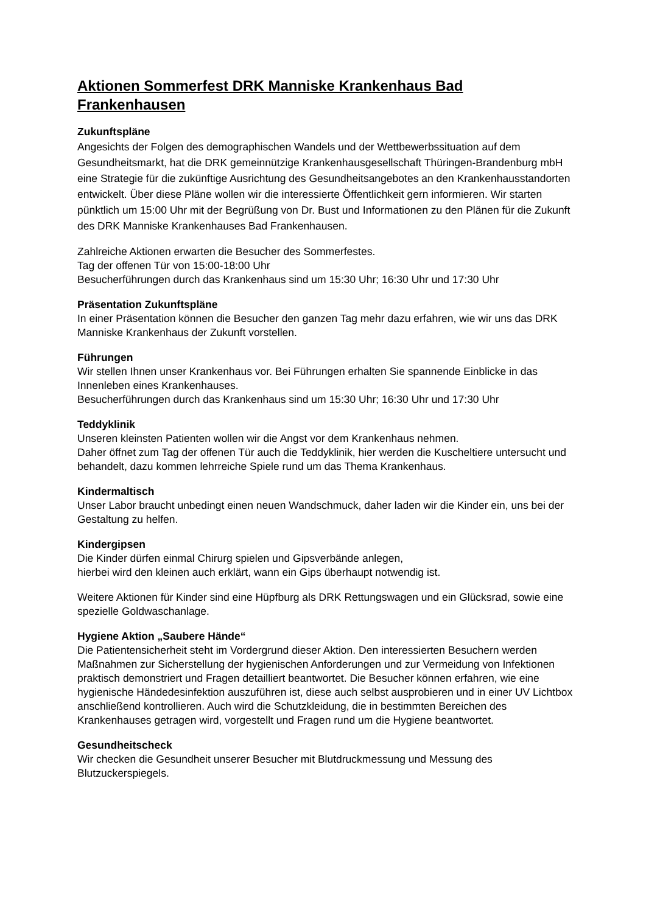Aktionen Sommerfest DRK Manniske Krankenhaus Bad Frankenhausen
Zukunftspläne
Angesichts der Folgen des demographischen Wandels und der Wettbewerbssituation auf dem Gesundheitsmarkt, hat die DRK gemeinnützige Krankenhausgesellschaft Thüringen-Brandenburg mbH eine Strategie für die zukünftige Ausrichtung des Gesundheitsangebotes an den Krankenhausstandorten entwickelt. Über diese Pläne wollen wir die interessierte Öffentlichkeit gern informieren. Wir starten pünktlich um 15:00 Uhr mit der Begrüßung von Dr. Bust und Informationen zu den Plänen für die Zukunft des DRK Manniske Krankenhauses Bad Frankenhausen.
Zahlreiche Aktionen erwarten die Besucher des Sommerfestes.
Tag der offenen Tür von 15:00-18:00 Uhr
Besucherführungen durch das Krankenhaus sind um 15:30 Uhr; 16:30 Uhr und 17:30 Uhr
Präsentation Zukunftspläne
In einer Präsentation können die Besucher den ganzen Tag mehr dazu erfahren, wie wir uns das DRK Manniske Krankenhaus der Zukunft vorstellen.
Führungen
Wir stellen Ihnen unser Krankenhaus vor. Bei Führungen erhalten Sie spannende Einblicke in das Innenleben eines Krankenhauses.
Besucherführungen durch das Krankenhaus sind um 15:30 Uhr; 16:30 Uhr und 17:30 Uhr
Teddyklinik
Unseren kleinsten Patienten wollen wir die Angst vor dem Krankenhaus nehmen.
Daher öffnet zum Tag der offenen Tür auch die Teddyklinik, hier werden die Kuscheltiere untersucht und behandelt, dazu kommen lehrreiche Spiele rund um das Thema Krankenhaus.
Kindermaltisch
Unser Labor braucht unbedingt einen neuen Wandschmuck, daher laden wir die Kinder ein, uns bei der Gestaltung zu helfen.
Kindergipsen
Die Kinder dürfen einmal Chirurg spielen und Gipsverbände anlegen,
hierbei wird den kleinen auch erklärt, wann ein Gips überhaupt notwendig ist.
Weitere Aktionen für Kinder sind eine Hüpfburg als DRK Rettungswagen und ein Glücksrad, sowie eine spezielle Goldwaschanlage.
Hygiene Aktion „Saubere Hände“
Die Patientensicherheit steht im Vordergrund dieser Aktion. Den interessierten Besuchern werden Maßnahmen zur Sicherstellung der hygienischen Anforderungen und zur Vermeidung von Infektionen praktisch demonstriert und Fragen detailliert beantwortet. Die Besucher können erfahren, wie eine hygienische Händedesinfektion auszuführen ist, diese auch selbst ausprobieren und in einer UV Lichtbox anschließend kontrollieren. Auch wird die Schutzkleidung, die in bestimmten Bereichen des Krankenhauses getragen wird, vorgestellt und Fragen rund um die Hygiene beantwortet.
Gesundheitscheck
Wir checken die Gesundheit unserer Besucher mit Blutdruckmessung und Messung des Blutzuckerspiegels.